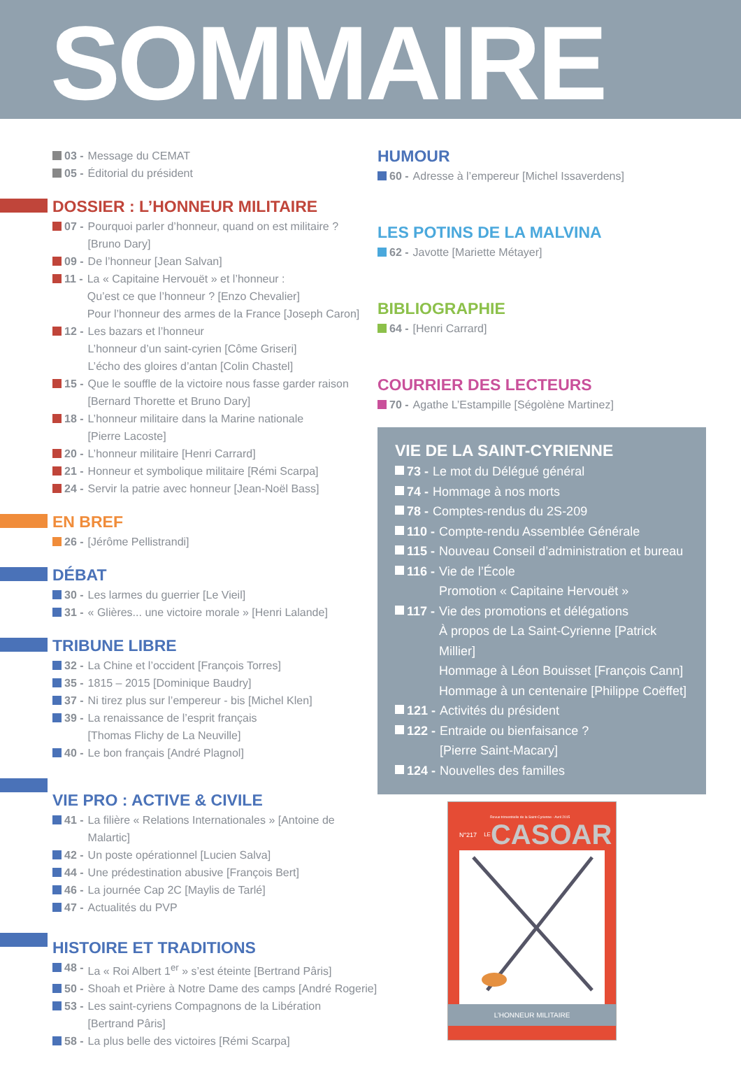SOMMAIRE
03 - Message du CEMAT
05 - Éditorial du président
DOSSIER : L’HONNEUR MILITAIRE
07 - Pourquoi parler d’honneur, quand on est militaire ?
[Bruno Dary]
09 - De l’honneur [Jean Salvan]
11 - La « Capitaine Hervouët » et l’honneur :
Qu’est ce que l’honneur ? [Enzo Chevalier]
Pour l’honneur des armes de la France [Joseph Caron]
12 - Les bazars et l’honneur
L’honneur d’un saint-cyrien [Côme Griseri]
L’écho des gloires d’antan [Colin Chastel]
15 - Que le souffle de la victoire nous fasse garder raison
[Bernard Thorette et Bruno Dary]
18 - L’honneur militaire dans la Marine nationale
[Pierre Lacoste]
20 - L’honneur militaire [Henri Carrard]
21 - Honneur et symbolique militaire [Rémi Scarpa]
24 - Servir la patrie avec honneur [Jean-Noël Bass]
EN BREF
26 - [Jérôme Pellistrandi]
DÉBAT
30 - Les larmes du guerrier [Le Vieil]
31 - « Glières... une victoire morale » [Henri Lalande]
TRIBUNE LIBRE
32 - La Chine et l’occident [François Torres]
35 - 1815 – 2015 [Dominique Baudry]
37 - Ni tirez plus sur l’empereur - bis [Michel Klen]
39 - La renaissance de l’esprit français
[Thomas Flichy de La Neuville]
40 - Le bon français [André Plagnol]
VIE PRO : ACTIVE & CIVILE
41 - La filière « Relations Internationales » [Antoine de Malartic]
42 - Un poste opérationnel [Lucien Salva]
44 - Une prédestination abusive [François Bert]
46 - La journée Cap 2C [Maylis de Tarlé]
47 - Actualités du PVP
HISTOIRE ET TRADITIONS
48 - La « Roi Albert 1<sup>er</sup> » s’est éteinte [Bertrand Pâris]
50 - Shoah et Prière à Notre Dame des camps [André Rogerie]
53 - Les saint-cyriens Compagnons de la Libération
[Bertrand Pâris]
58 - La plus belle des victoires [Rémi Scarpa]
HUMOUR
60 - Adresse à l’empereur [Michel Issaverdens]
LES POTINS DE LA MALVINA
62 - Javotte [Mariette Métayer]
BIBLIOGRAPHIE
64 - [Henri Carrard]
COURRIER DES LECTEURS
70 - Agathe L’Estampille [Ségolène Martinez]
VIE DE LA SAINT-CYRIENNE
73 - Le mot du Délégué général
74 - Hommage à nos morts
78 - Comptes-rendus du 2S-209
110 - Compte-rendu Assemblée Générale
115 - Nouveau Conseil d’administration et bureau
116 - Vie de l’École
Promotion « Capitaine Hervouët »
117 - Vie des promotions et délégations
À propos de La Saint-Cyrienne [Patrick Millier]
Hommage à Léon Bouisset [François Cann]
Hommage à un centenaire [Philippe Coëffet]
121 - Activités du président
122 - Entraide ou bienfaisance ?
[Pierre Saint-Macary]
124 - Nouvelles des familles
Revue trimestrielle de la Saint-Cyrienne - Avril 2015
N°217 LE CASOAR
L’HONNEUR MILITAIRE